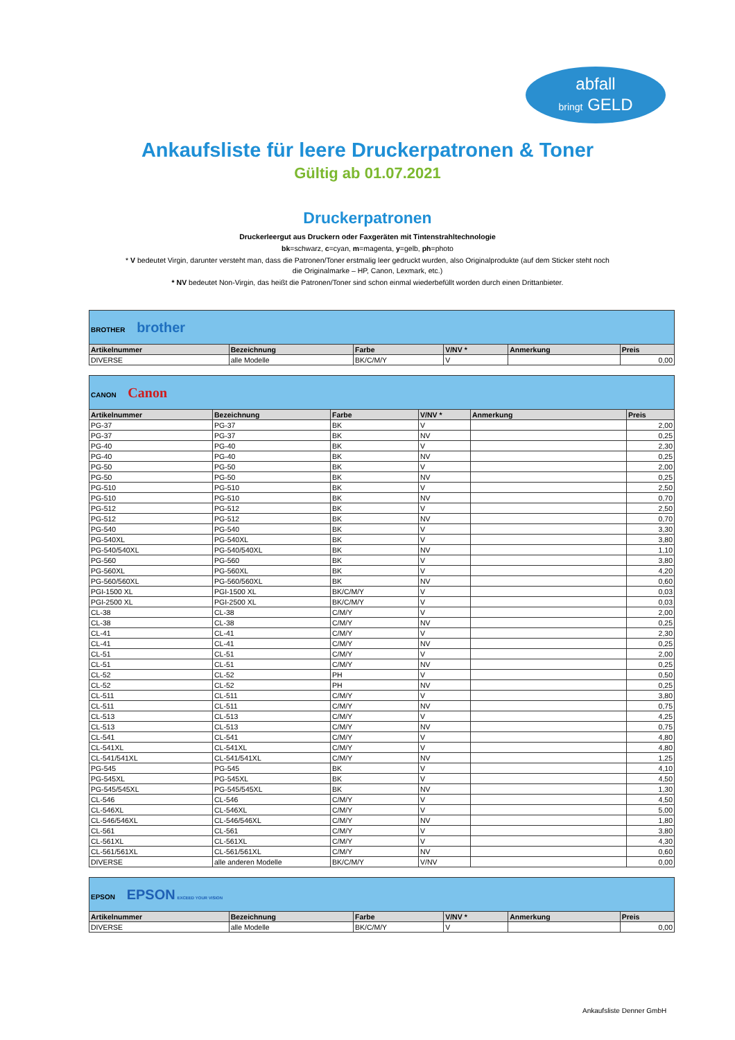abfall
bringt GELD
Ankaufsliste für leere Druckerpatronen & Toner
Gültig ab 01.07.2021
Druckerpatronen
Druckerleergut aus Druckern oder Faxgeräten mit Tintenstrahltechnologie
bk=schwarz, c=cyan, m=magenta, y=gelb, ph=photo
* V bedeutet Virgin, darunter versteht man, dass die Patronen/Toner erstmalig leer gedruckt wurden, also Originalprodukte (auf dem Sticker steht noch die Originalmarke – HP, Canon, Lexmark, etc.)
* NV bedeutet Non-Virgin, das heißt die Patronen/Toner sind schon einmal wiederbefüllt worden durch einen Drittanbieter.
| BROTHER brother | | | | | |
| Artikelnummer | Bezeichnung | Farbe | V/NV * | Anmerkung | Preis |
| DIVERSE | alle Modelle | BK/C/M/Y | V | | 0,00 |
| CANON Canon | | | | | |
| Artikelnummer | Bezeichnung | Farbe | V/NV * | Anmerkung | Preis |
| PG-37 | PG-37 | BK | V | | 2,00 |
| PG-37 | PG-37 | BK | NV | | 0,25 |
| PG-40 | PG-40 | BK | V | | 2,30 |
| PG-40 | PG-40 | BK | NV | | 0,25 |
| PG-50 | PG-50 | BK | V | | 2,00 |
| PG-50 | PG-50 | BK | NV | | 0,25 |
| PG-510 | PG-510 | BK | V | | 2,50 |
| PG-510 | PG-510 | BK | NV | | 0,70 |
| PG-512 | PG-512 | BK | V | | 2,50 |
| PG-512 | PG-512 | BK | NV | | 0,70 |
| PG-540 | PG-540 | BK | V | | 3,30 |
| PG-540XL | PG-540XL | BK | V | | 3,80 |
| PG-540/540XL | PG-540/540XL | BK | NV | | 1,10 |
| PG-560 | PG-560 | BK | V | | 3,80 |
| PG-560XL | PG-560XL | BK | V | | 4,20 |
| PG-560/560XL | PG-560/560XL | BK | NV | | 0,60 |
| PGI-1500 XL | PGI-1500 XL | BK/C/M/Y | V | | 0,03 |
| PGI-2500 XL | PGI-2500 XL | BK/C/M/Y | V | | 0,03 |
| CL-38 | CL-38 | C/M/Y | V | | 2,00 |
| CL-38 | CL-38 | C/M/Y | NV | | 0,25 |
| CL-41 | CL-41 | C/M/Y | V | | 2,30 |
| CL-41 | CL-41 | C/M/Y | NV | | 0,25 |
| CL-51 | CL-51 | C/M/Y | V | | 2,00 |
| CL-51 | CL-51 | C/M/Y | NV | | 0,25 |
| CL-52 | CL-52 | PH | V | | 0,50 |
| CL-52 | CL-52 | PH | NV | | 0,25 |
| CL-511 | CL-511 | C/M/Y | V | | 3,80 |
| CL-511 | CL-511 | C/M/Y | NV | | 0,75 |
| CL-513 | CL-513 | C/M/Y | V | | 4,25 |
| CL-513 | CL-513 | C/M/Y | NV | | 0,75 |
| CL-541 | CL-541 | C/M/Y | V | | 4,80 |
| CL-541XL | CL-541XL | C/M/Y | V | | 4,80 |
| CL-541/541XL | CL-541/541XL | C/M/Y | NV | | 1,25 |
| PG-545 | PG-545 | BK | V | | 4,10 |
| PG-545XL | PG-545XL | BK | V | | 4,50 |
| PG-545/545XL | PG-545/545XL | BK | NV | | 1,30 |
| CL-546 | CL-546 | C/M/Y | V | | 4,50 |
| CL-546XL | CL-546XL | C/M/Y | V | | 5,00 |
| CL-546/546XL | CL-546/546XL | C/M/Y | NV | | 1,80 |
| CL-561 | CL-561 | C/M/Y | V | | 3,80 |
| CL-561XL | CL-561XL | C/M/Y | V | | 4,30 |
| CL-561/561XL | CL-561/561XL | C/M/Y | NV | | 0,60 |
| DIVERSE | alle anderen Modelle | BK/C/M/Y | V/NV | | 0,00 |
| EPSON EPSON EXCEED YOUR VISION | | | | | |
| Artikelnummer | Bezeichnung | Farbe | V/NV * | Anmerkung | Preis |
| DIVERSE | alle Modelle | BK/C/M/Y | V | | 0,00 |
Ankaufsliste Denner GmbH